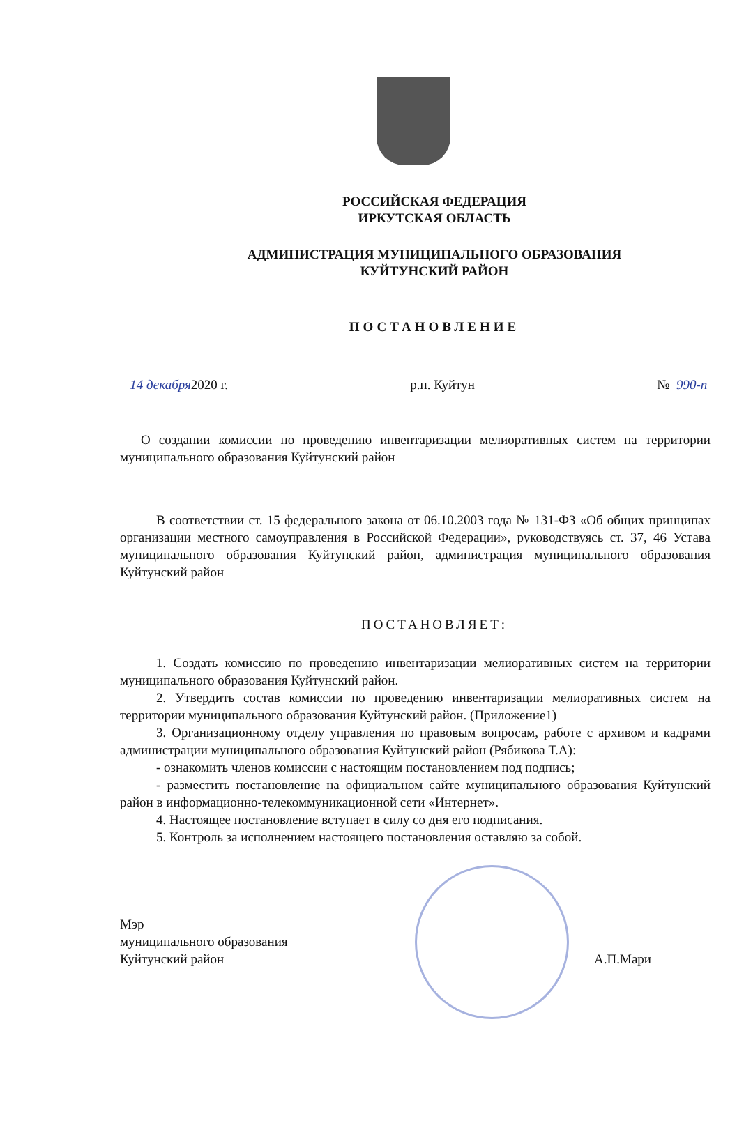РОССИЙСКАЯ ФЕДЕРАЦИЯ
ИРКУТСКАЯ ОБЛАСТЬ
АДМИНИСТРАЦИЯ МУНИЦИПАЛЬНОГО ОБРАЗОВАНИЯ
КУЙТУНСКИЙ РАЙОН
ПОСТАНОВЛЕНИЕ
14 декабря2020 г. р.п. Куйтун № 990-п
О создании комиссии по проведению инвентаризации мелиоративных систем на территории муниципального образования Куйтунский район
В соответствии ст. 15 федерального закона от 06.10.2003 года № 131-ФЗ «Об общих принципах организации местного самоуправления в Российской Федерации», руководствуясь ст. 37, 46 Устава муниципального образования Куйтунский район, администрация муниципального образования Куйтунский район
ПОСТАНОВЛЯЕТ:
1. Создать комиссию по проведению инвентаризации мелиоративных систем на территории муниципального образования Куйтунский район.
2. Утвердить состав комиссии по проведению инвентаризации мелиоративных систем на территории муниципального образования Куйтунский район. (Приложение1)
3. Организационному отделу управления по правовым вопросам, работе с архивом и кадрами администрации муниципального образования Куйтунский район (Рябикова Т.А):
- ознакомить членов комиссии с настоящим постановлением под подпись;
- разместить постановление на официальном сайте муниципального образования Куйтунский район в информационно-телекоммуникационной сети «Интернет».
4. Настоящее постановление вступает в силу со дня его подписания.
5. Контроль за исполнением настоящего постановления оставляю за собой.
Мэр
муниципального образования
Куйтунский район
А.П.Мари